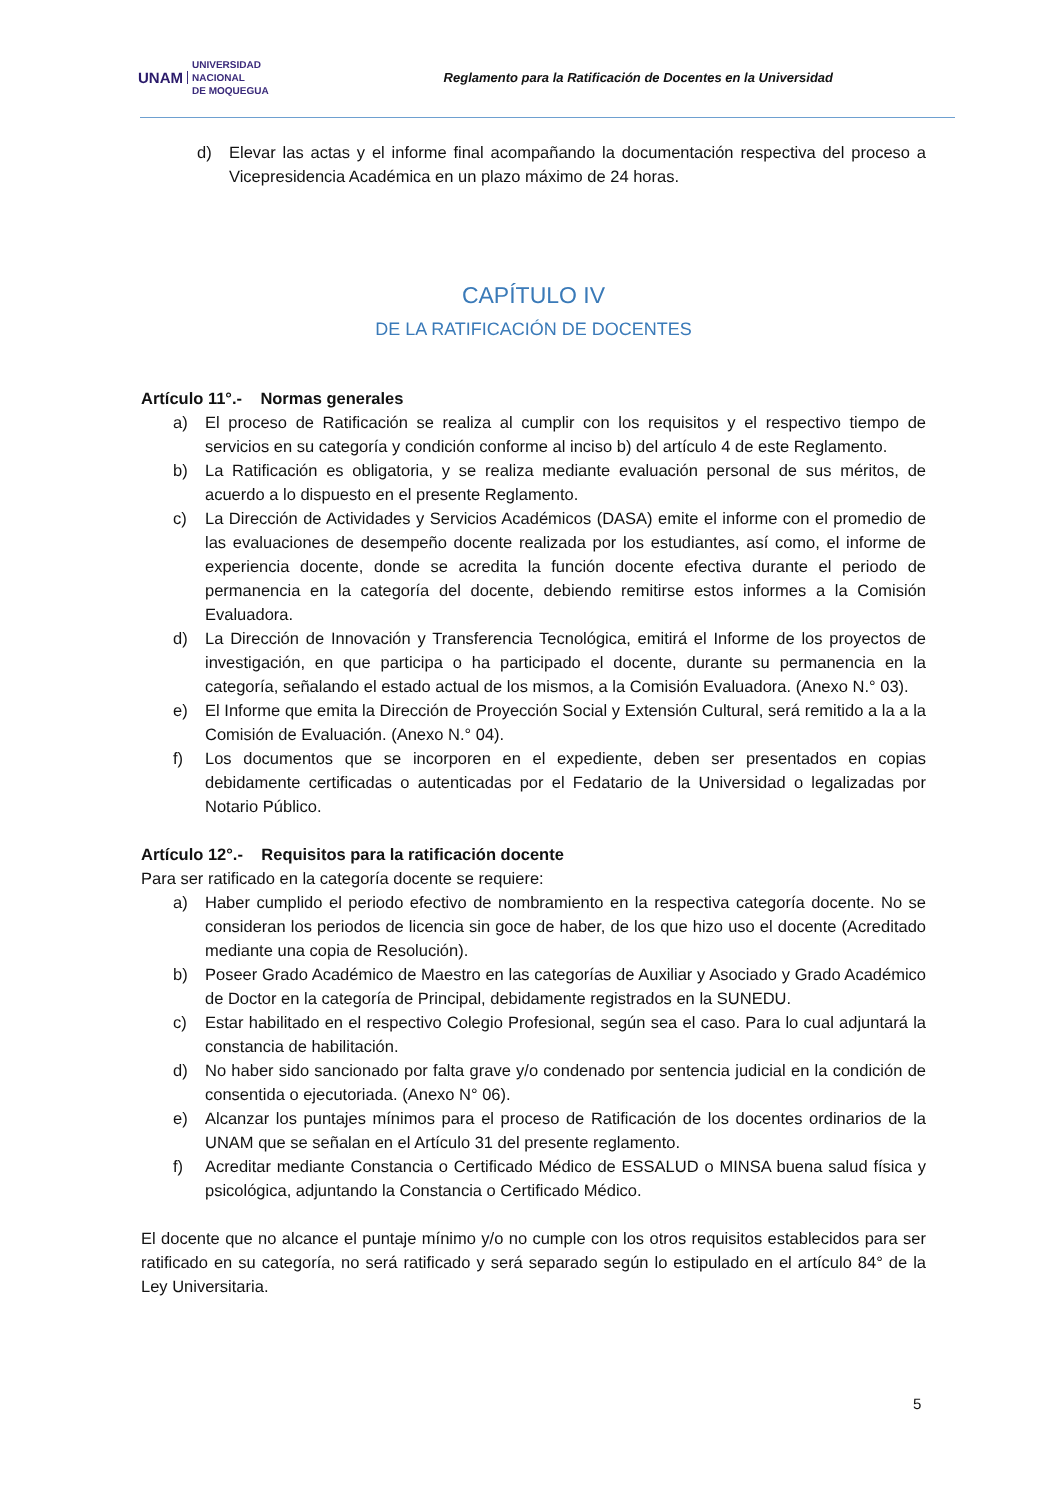UNAM UNIVERSIDAD
NACIONAL
DE MOQUEGUA
Reglamento para la Ratificación de Docentes en la Universidad
d) Elevar las actas y el informe final acompañando la documentación respectiva del proceso a Vicepresidencia Académica en un plazo máximo de 24 horas.
CAPÍTULO IV
DE LA RATIFICACIÓN DE DOCENTES
Artículo 11°.- Normas generales
a) El proceso de Ratificación se realiza al cumplir con los requisitos y el respectivo tiempo de servicios en su categoría y condición conforme al inciso b) del artículo 4 de este Reglamento.
b) La Ratificación es obligatoria, y se realiza mediante evaluación personal de sus méritos, de acuerdo a lo dispuesto en el presente Reglamento.
c) La Dirección de Actividades y Servicios Académicos (DASA) emite el informe con el promedio de las evaluaciones de desempeño docente realizada por los estudiantes, así como, el informe de experiencia docente, donde se acredita la función docente efectiva durante el periodo de permanencia en la categoría del docente, debiendo remitirse estos informes a la Comisión Evaluadora.
d) La Dirección de Innovación y Transferencia Tecnológica, emitirá el Informe de los proyectos de investigación, en que participa o ha participado el docente, durante su permanencia en la categoría, señalando el estado actual de los mismos, a la Comisión Evaluadora. (Anexo N.° 03).
e) El Informe que emita la Dirección de Proyección Social y Extensión Cultural, será remitido a la a la Comisión de Evaluación. (Anexo N.° 04).
f) Los documentos que se incorporen en el expediente, deben ser presentados en copias debidamente certificadas o autenticadas por el Fedatario de la Universidad o legalizadas por Notario Público.
Artículo 12°.- Requisitos para la ratificación docente
Para ser ratificado en la categoría docente se requiere:
a) Haber cumplido el periodo efectivo de nombramiento en la respectiva categoría docente. No se consideran los periodos de licencia sin goce de haber, de los que hizo uso el docente (Acreditado mediante una copia de Resolución).
b) Poseer Grado Académico de Maestro en las categorías de Auxiliar y Asociado y Grado Académico de Doctor en la categoría de Principal, debidamente registrados en la SUNEDU.
c) Estar habilitado en el respectivo Colegio Profesional, según sea el caso. Para lo cual adjuntará la constancia de habilitación.
d) No haber sido sancionado por falta grave y/o condenado por sentencia judicial en la condición de consentida o ejecutoriada. (Anexo N° 06).
e) Alcanzar los puntajes mínimos para el proceso de Ratificación de los docentes ordinarios de la UNAM que se señalan en el Artículo 31 del presente reglamento.
f) Acreditar mediante Constancia o Certificado Médico de ESSALUD o MINSA buena salud física y psicológica, adjuntando la Constancia o Certificado Médico.
El docente que no alcance el puntaje mínimo y/o no cumple con los otros requisitos establecidos para ser ratificado en su categoría, no será ratificado y será separado según lo estipulado en el artículo 84° de la Ley Universitaria.
5